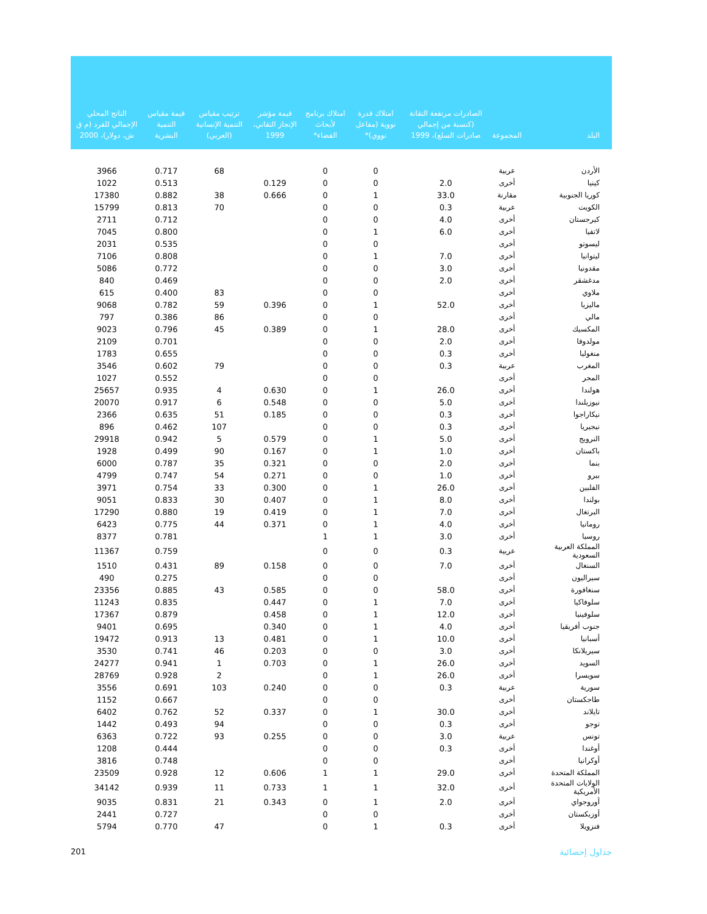| البلد | المجموعة | الصادرات مرتفعة التقانة (كنسبة من إجمالي صادرات السلع)، 1999 | امتلاك قدرة نووية (مفاعل نووي)* | امتلاك برنامج لأبحاث الفضاء* | قيمة مؤشر الإنجاز التقاني، 1999 | ترتيب مقياس التنمية الإنسانية (العربي) | قيمة مقياس التنمية البشرية | الناتج المحلي الإجمالي للفرد (م ق ش، دولار)، 2000 |
| --- | --- | --- | --- | --- | --- | --- | --- | --- |
| الأردن | عربية | | 0 | 0 | | 68 | 0.717 | 3966 |
| كينيا | أخرى | 2.0 | 0 | 0 | 0.129 | | 0.513 | 1022 |
| كوريا الجنوبية | مقارنة | 33.0 | 1 | 0 | 0.666 | 38 | 0.882 | 17380 |
| الكويت | عربية | 0.3 | 0 | 0 | | 70 | 0.813 | 15799 |
| كيرجستان | أخرى | 4.0 | 0 | 0 | | | 0.712 | 2711 |
| لاتفيا | أخرى | 6.0 | 1 | 0 | | | 0.800 | 7045 |
| ليسوتو | أخرى | | 0 | 0 | | | 0.535 | 2031 |
| ليتوانيا | أخرى | 7.0 | 1 | 0 | | | 0.808 | 7106 |
| مقدونيا | أخرى | 3.0 | 0 | 0 | | | 0.772 | 5086 |
| مدغشقر | أخرى | 2.0 | 0 | 0 | | | 0.469 | 840 |
| ملاوي | أخرى | | 0 | 0 | | 83 | 0.400 | 615 |
| ماليزيا | أخرى | 52.0 | 1 | 0 | 0.396 | 59 | 0.782 | 9068 |
| مالي | أخرى | | 0 | 0 | | 86 | 0.386 | 797 |
| المكسيك | أخرى | 28.0 | 1 | 0 | 0.389 | 45 | 0.796 | 9023 |
| مولدوفا | أخرى | 2.0 | 0 | 0 | | | 0.701 | 2109 |
| منغوليا | أخرى | 0.3 | 0 | 0 | | | 0.655 | 1783 |
| المغرب | عربية | 0.3 | 0 | 0 | | 79 | 0.602 | 3546 |
| المجر | أخرى | | 0 | 0 | | | 0.552 | 1027 |
| هولندا | أخرى | 26.0 | 1 | 0 | 0.630 | 4 | 0.935 | 25657 |
| نيوزيلندا | أخرى | 5.0 | 0 | 0 | 0.548 | 6 | 0.917 | 20070 |
| نيكاراجوا | أخرى | 0.3 | 0 | 0 | 0.185 | 51 | 0.635 | 2366 |
| نيجيريا | أخرى | 0.3 | 0 | 0 | | 107 | 0.462 | 896 |
| النرويج | أخرى | 5.0 | 1 | 0 | 0.579 | 5 | 0.942 | 29918 |
| باكستان | أخرى | 1.0 | 1 | 0 | 0.167 | 90 | 0.499 | 1928 |
| بنما | أخرى | 2.0 | 0 | 0 | 0.321 | 35 | 0.787 | 6000 |
| بيرو | أخرى | 1.0 | 0 | 0 | 0.271 | 54 | 0.747 | 4799 |
| الفلبين | أخرى | 26.0 | 1 | 0 | 0.300 | 33 | 0.754 | 3971 |
| بولندا | أخرى | 8.0 | 1 | 0 | 0.407 | 30 | 0.833 | 9051 |
| البرتغال | أخرى | 7.0 | 1 | 0 | 0.419 | 19 | 0.880 | 17290 |
| رومانيا | أخرى | 4.0 | 1 | 0 | 0.371 | 44 | 0.775 | 6423 |
| روسيا | أخرى | 3.0 | 1 | 1 | | | 0.781 | 8377 |
| المملكة العربية السعودية | عربية | 0.3 | 0 | 0 | | | 0.759 | 11367 |
| السنغال | أخرى | 7.0 | 0 | 0 | 0.158 | 89 | 0.431 | 1510 |
| سيراليون | أخرى | | 0 | 0 | | | 0.275 | 490 |
| سنغافورة | أخرى | 58.0 | 0 | 0 | 0.585 | 43 | 0.885 | 23356 |
| سلوفاكيا | أخرى | 7.0 | 1 | 0 | 0.447 | | 0.835 | 11243 |
| سلوفينيا | أخرى | 12.0 | 1 | 0 | 0.458 | | 0.879 | 17367 |
| جنوب أفريقيا | أخرى | 4.0 | 1 | 0 | 0.340 | | 0.695 | 9401 |
| أسبانيا | أخرى | 10.0 | 1 | 0 | 0.481 | 13 | 0.913 | 19472 |
| سيريلانكا | أخرى | 3.0 | 0 | 0 | 0.203 | 46 | 0.741 | 3530 |
| السويد | أخرى | 26.0 | 1 | 0 | 0.703 | 1 | 0.941 | 24277 |
| سويسرا | أخرى | 26.0 | 1 | 0 | | 2 | 0.928 | 28769 |
| سورية | عربية | 0.3 | 0 | 0 | 0.240 | 103 | 0.691 | 3556 |
| طاجكستان | أخرى | | 0 | 0 | | | 0.667 | 1152 |
| تايلاند | أخرى | 30.0 | 1 | 0 | 0.337 | 52 | 0.762 | 6402 |
| توجو | أخرى | 0.3 | 0 | 0 | | 94 | 0.493 | 1442 |
| تونس | عربية | 3.0 | 0 | 0 | 0.255 | 93 | 0.722 | 6363 |
| أوغندا | أخرى | 0.3 | 0 | 0 | | | 0.444 | 1208 |
| أوكرانيا | أخرى | | 0 | 0 | | | 0.748 | 3816 |
| المملكة المتحدة | أخرى | 29.0 | 1 | 1 | 0.606 | 12 | 0.928 | 23509 |
| الولايات المتحدة الأمريكية | أخرى | 32.0 | 1 | 1 | 0.733 | 11 | 0.939 | 34142 |
| أوروجواي | أخرى | 2.0 | 1 | 0 | 0.343 | 21 | 0.831 | 9035 |
| أوزبكستان | أخرى | | 0 | 0 | | | 0.727 | 2441 |
| فنزويلا | أخرى | 0.3 | 1 | 0 | | 47 | 0.770 | 5794 |
201 جداول إحصائية